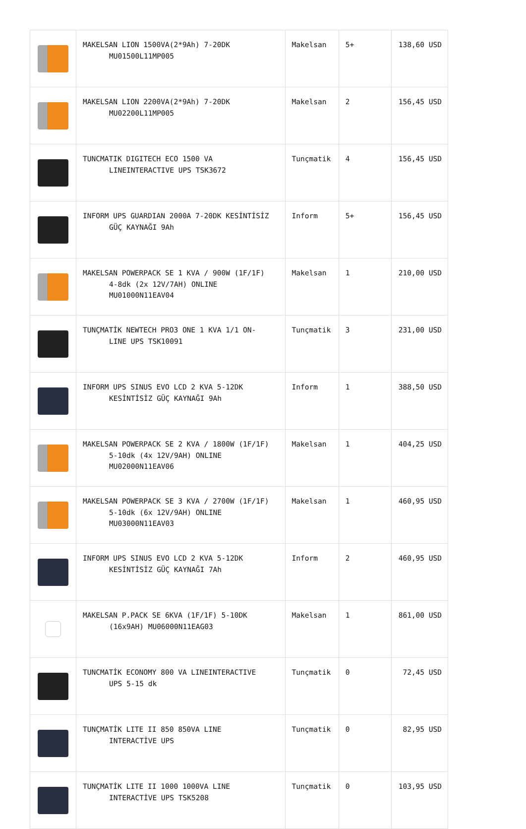| | MAKELSAN LION 1500VA(2*9Ah) 7-20DK MU01500L11MP005 | Makelsan | 5+ | 138,60 USD |
| | MAKELSAN LION 2200VA(2*9Ah) 7-20DK MU02200L11MP005 | Makelsan | 2 | 156,45 USD |
| | TUNCMATIK DIGITECH ECO 1500 VA LINEINTERACTIVE UPS TSK3672 | Tunçmatik | 4 | 156,45 USD |
| | INFORM UPS GUARDIAN 2000A 7-20DK KESİNTİSİZ GÜÇ KAYNAĞI 9Ah | Inform | 5+ | 156,45 USD |
| | MAKELSAN POWERPACK SE 1 KVA / 900W (1F/1F) 4-8dk (2x 12V/7AH) ONLINE MU01000N11EAV04 | Makelsan | 1 | 210,00 USD |
| | TUNÇMATİK NEWTECH PRO3 ONE 1 KVA 1/1 ON- LINE UPS TSK10091 | Tunçmatik | 3 | 231,00 USD |
| | INFORM UPS SINUS EVO LCD 2 KVA 5-12DK KESİNTİSİZ GÜÇ KAYNAĞI 9Ah | Inform | 1 | 388,50 USD |
| | MAKELSAN POWERPACK SE 2 KVA / 1800W (1F/1F) 5-10dk (4x 12V/9AH) ONLINE MU02000N11EAV06 | Makelsan | 1 | 404,25 USD |
| | MAKELSAN POWERPACK SE 3 KVA / 2700W (1F/1F) 5-10dk (6x 12V/9AH) ONLINE MU03000N11EAV03 | Makelsan | 1 | 460,95 USD |
| | INFORM UPS SINUS EVO LCD 2 KVA 5-12DK KESİNTİSİZ GÜÇ KAYNAĞI 7Ah | Inform | 2 | 460,95 USD |
| | MAKELSAN P.PACK SE 6KVA (1F/1F) 5-10DK (16x9AH) MU06000N11EAG03 | Makelsan | 1 | 861,00 USD |
| | TUNCMATİK ECONOMY 800 VA LINEINTERACTIVE UPS 5-15 dk | Tunçmatik | 0 | 72,45 USD |
| | TUNÇMATİK LITE II 850 850VA LINE INTERACTİVE UPS | Tunçmatik | 0 | 82,95 USD |
| | TUNÇMATİK LITE II 1000 1000VA LINE INTERACTİVE UPS TSK5208 | Tunçmatik | 0 | 103,95 USD |